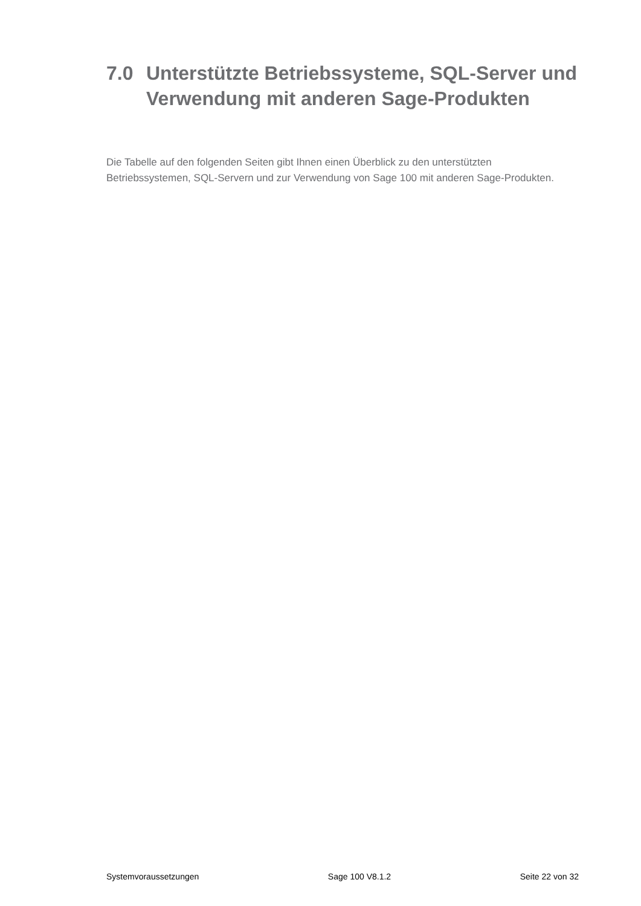7.0 Unterstützte Betriebssysteme, SQL-Server und Verwendung mit anderen Sage-Produkten
Die Tabelle auf den folgenden Seiten gibt Ihnen einen Überblick zu den unterstützten Betriebssystemen, SQL-Servern und zur Verwendung von Sage 100 mit anderen Sage-Produkten.
Systemvoraussetzungen Sage 100 V8.1.2 Seite 22 von 32